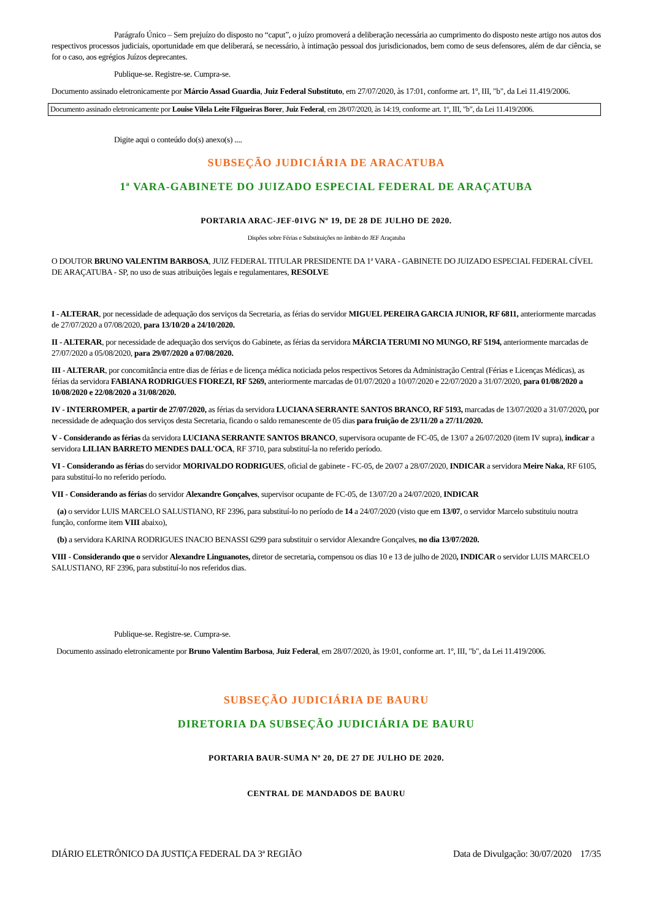Parágrafo Único – Sem prejuízo do disposto no “caput”, o juízo promoverá a deliberação necessária ao cumprimento do disposto neste artigo nos autos dos respectivos processos judiciais, oportunidade em que deliberará, se necessário, à intimação pessoal dos jurisdicionados, bem como de seus defensores, além de dar ciência, se for o caso, aos egrégios Juízos deprecantes.
Publique-se. Registre-se. Cumpra-se.
Documento assinado eletronicamente por Márcio Assad Guardia, Juiz Federal Substituto, em 27/07/2020, às 17:01, conforme art. 1º, III, "b", da Lei 11.419/2006.
Documento assinado eletronicamente por Louise Vilela Leite Filgueiras Borer, Juiz Federal, em 28/07/2020, às 14:19, conforme art. 1º, III, "b", da Lei 11.419/2006.
Digite aqui o conteúdo do(s) anexo(s) ....
SUBSEÇÃO JUDICIÁRIA DE ARACATUBA
1ª VARA-GABINETE DO JUIZADO ESPECIAL FEDERAL DE ARAÇATUBA
PORTARIA ARAC-JEF-01VG Nº 19, DE 28 DE JULHO DE 2020.
Dispões sobre Férias e Substituições no âmbito do JEF Araçatuba
O DOUTOR BRUNO VALENTIM BARBOSA, JUIZ FEDERAL TITULAR PRESIDENTE DA 1ª VARA - GABINETE DO JUIZADO ESPECIAL FEDERAL CÍVEL DE ARAÇATUBA - SP, no uso de suas atribuições legais e regulamentares, RESOLVE
I - ALTERAR, por necessidade de adequação dos serviços da Secretaria, as férias do servidor MIGUEL PEREIRA GARCIA JUNIOR, RF 6811, anteriormente marcadas de 27/07/2020 a 07/08/2020, para 13/10/20 a 24/10/2020.
II - ALTERAR, por necessidade de adequação dos serviços do Gabinete, as férias da servidora MÁRCIA TERUMI NO MUNGO, RF 5194, anteriormente marcadas de 27/07/2020 a 05/08/2020, para 29/07/2020 a 07/08/2020.
III - ALTERAR, por concomitância entre dias de férias e de licença médica noticiada pelos respectivos Setores da Administração Central (Férias e Licenças Médicas), as férias da servidora FABIANA RODRIGUES FIOREZI, RF 5269, anteriormente marcadas de 01/07/2020 a 10/07/2020 e 22/07/2020 a 31/07/2020, para 01/08/2020 a 10/08/2020 e 22/08/2020 a 31/08/2020.
IV - INTERROMPER, a partir de 27/07/2020, as férias da servidora LUCIANA SERRANTE SANTOS BRANCO, RF 5193, marcadas de 13/07/2020 a 31/07/2020, por necessidade de adequação dos serviços desta Secretaria, ficando o saldo remanescente de 05 dias para fruição de 23/11/20 a 27/11/2020.
V - Considerando as férias da servidora LUCIANA SERRANTE SANTOS BRANCO, supervisora ocupante de FC-05, de 13/07 a 26/07/2020 (item IV supra), indicar a servidora LILIAN BARRETO MENDES DALL'OCA, RF 3710, para substituí-la no referido período.
VI - Considerando as férias do servidor MORIVALDO RODRIGUES, oficial de gabinete - FC-05, de 20/07 a 28/07/2020, INDICAR a servidora Meire Naka, RF 6105, para substituí-lo no referido período.
VII - Considerando as férias do servidor Alexandre Gonçalves, supervisor ocupante de FC-05, de 13/07/20 a 24/07/2020, INDICAR
(a) o servidor LUIS MARCELO SALUSTIANO, RF 2396, para substituí-lo no período de 14 a 24/07/2020 (visto que em 13/07, o servidor Marcelo substituiu noutra função, conforme item VIII abaixo),
(b) a servidora KARINA RODRIGUES INACIO BENASSI 6299 para substituir o servidor Alexandre Gonçalves, no dia 13/07/2020.
VIII - Considerando que o servidor Alexandre Linguanotes, diretor de secretaria, compensou os dias 10 e 13 de julho de 2020, INDICAR o servidor LUIS MARCELO SALUSTIANO, RF 2396, para substituí-lo nos referidos dias.
Publique-se. Registre-se. Cumpra-se.
Documento assinado eletronicamente por Bruno Valentim Barbosa, Juiz Federal, em 28/07/2020, às 19:01, conforme art. 1º, III, "b", da Lei 11.419/2006.
SUBSEÇÃO JUDICIÁRIA DE BAURU
DIRETORIA DA SUBSEÇÃO JUDICIÁRIA DE BAURU
PORTARIA BAUR-SUMA Nº 20, DE 27 DE JULHO DE 2020.
CENTRAL DE MANDADOS DE BAURU
DIÁRIO ELETRÔNICO DA JUSTIÇA FEDERAL DA 3ª REGIÃO Data de Divulgação: 30/07/2020 17/35